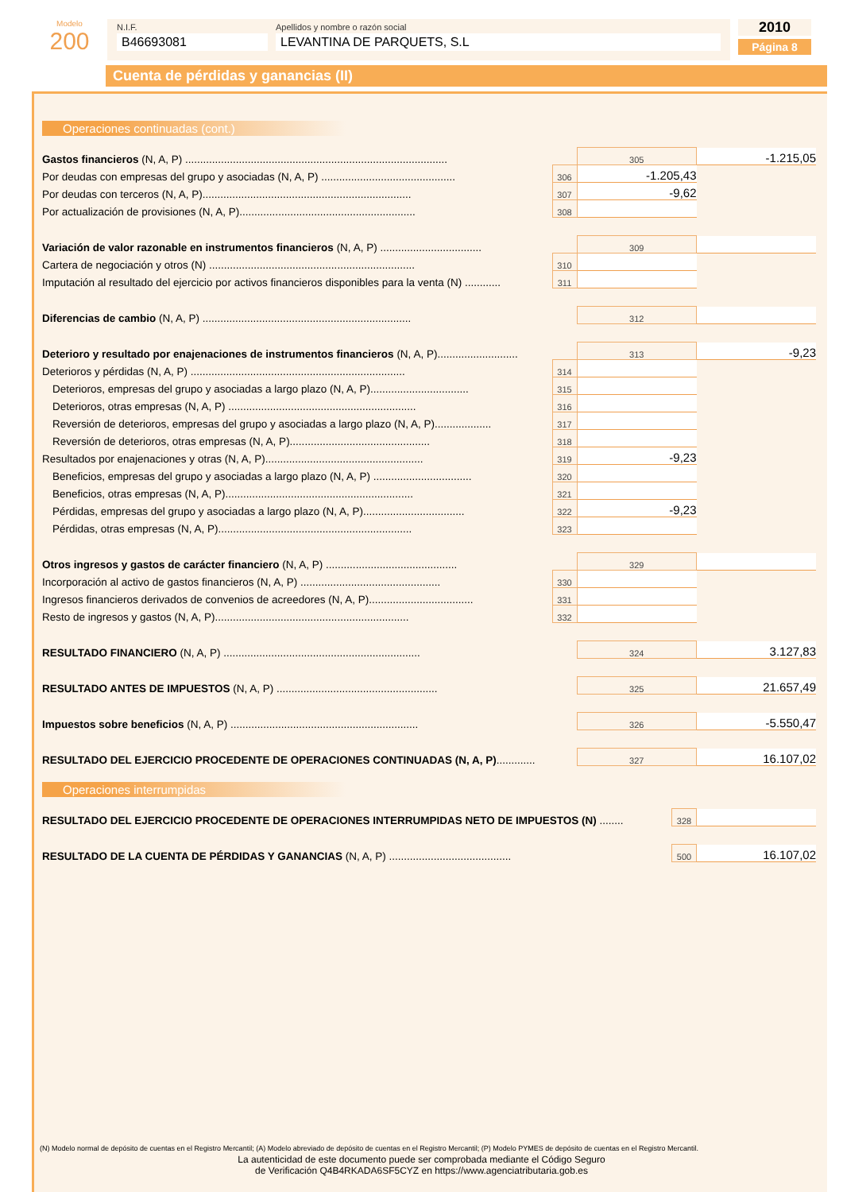Modelo
200
N.I.F.
B46693081
Apellidos y nombre o razón social
LEVANTINA DE PARQUETS, S.L
2010
Página 8
Cuenta de pérdidas y ganancias (II)
Operaciones continuadas (cont.)
| Gastos financieros (N, A, P) ........................................................................................ | | 305 | -1.215,05 |
| Por deudas con empresas del grupo y asociadas (N, A, P) ............................................. | 306 | -1.205,43 | |
| Por deudas con terceros (N, A, P)...................................................................... | 307 | -9,62 | |
| Por actualización de provisiones (N, A, P)........................................................... | 308 | | |
| Variación de valor razonable en instrumentos financieros (N, A, P) .................................. | | 309 | |
| Cartera de negociación y otros (N) ..................................................................... | 310 | | |
| Imputación al resultado del ejercicio por activos financieros disponibles para la venta (N) ............ | 311 | | |
| Diferencias de cambio (N, A, P) ...................................................................... | | 312 | |
| Deterioro y resultado por enajenaciones de instrumentos financieros (N, A, P)........................... | | 313 | -9,23 |
| Deterioros y pérdidas (N, A, P) ........................................................................ | 314 | | |
| Deterioros, empresas del grupo y asociadas a largo plazo (N, A, P)................................. | 315 | | |
| Deterioros, otras empresas (N, A, P) ............................................................... | 316 | | |
| Reversión de deterioros, empresas del grupo y asociadas a largo plazo (N, A, P)................... | 317 | | |
| Reversión de deterioros, otras empresas (N, A, P)............................................... | 318 | | |
| Resultados por enajenaciones y otras (N, A, P)..................................................... | 319 | -9,23 | |
| Beneficios, empresas del grupo y asociadas a largo plazo (N, A, P) ................................. | 320 | | |
| Beneficios, otras empresas (N, A, P)............................................................... | 321 | | |
| Pérdidas, empresas del grupo y asociadas a largo plazo (N, A, P).................................. | 322 | -9,23 | |
| Pérdidas, otras empresas (N, A, P)................................................................. | 323 | | |
| Otros ingresos y gastos de carácter financiero (N, A, P) ............................................ | | 329 | |
| Incorporación al activo de gastos financieros (N, A, P) ............................................... | 330 | | |
| Ingresos financieros derivados de convenios de acreedores (N, A, P)................................... | 331 | | |
| Resto de ingresos y gastos (N, A, P)................................................................. | 332 | | |
| RESULTADO FINANCIERO (N, A, P) .................................................................. | | 324 | 3.127,83 |
| RESULTADO ANTES DE IMPUESTOS (N, A, P) ...................................................... | | 325 | 21.657,49 |
| Impuestos sobre beneficios (N, A, P) ............................................................... | | 326 | -5.550,47 |
| RESULTADO DEL EJERCICIO PROCEDENTE DE OPERACIONES CONTINUADAS (N, A, P) ............. | | 327 | 16.107,02 |
Operaciones interrumpidas
| RESULTADO DEL EJERCICIO PROCEDENTE DE OPERACIONES INTERRUMPIDAS NETO DE IMPUESTOS (N) ........ | 328 | |
| RESULTADO DE LA CUENTA DE PÉRDIDAS Y GANANCIAS (N, A, P) ......................................... | 500 | 16.107,02 |
(N) Modelo normal de depósito de cuentas en el Registro Mercantil; (A) Modelo abreviado de depósito de cuentas en el Registro Mercantil; (P) Modelo PYMES de depósito de cuentas en el Registro Mercantil.
La autenticidad de este documento puede ser comprobada mediante el Código Seguro
de Verificación Q4B4RKADA6SF5CYZ en https://www.agenciatributaria.gob.es